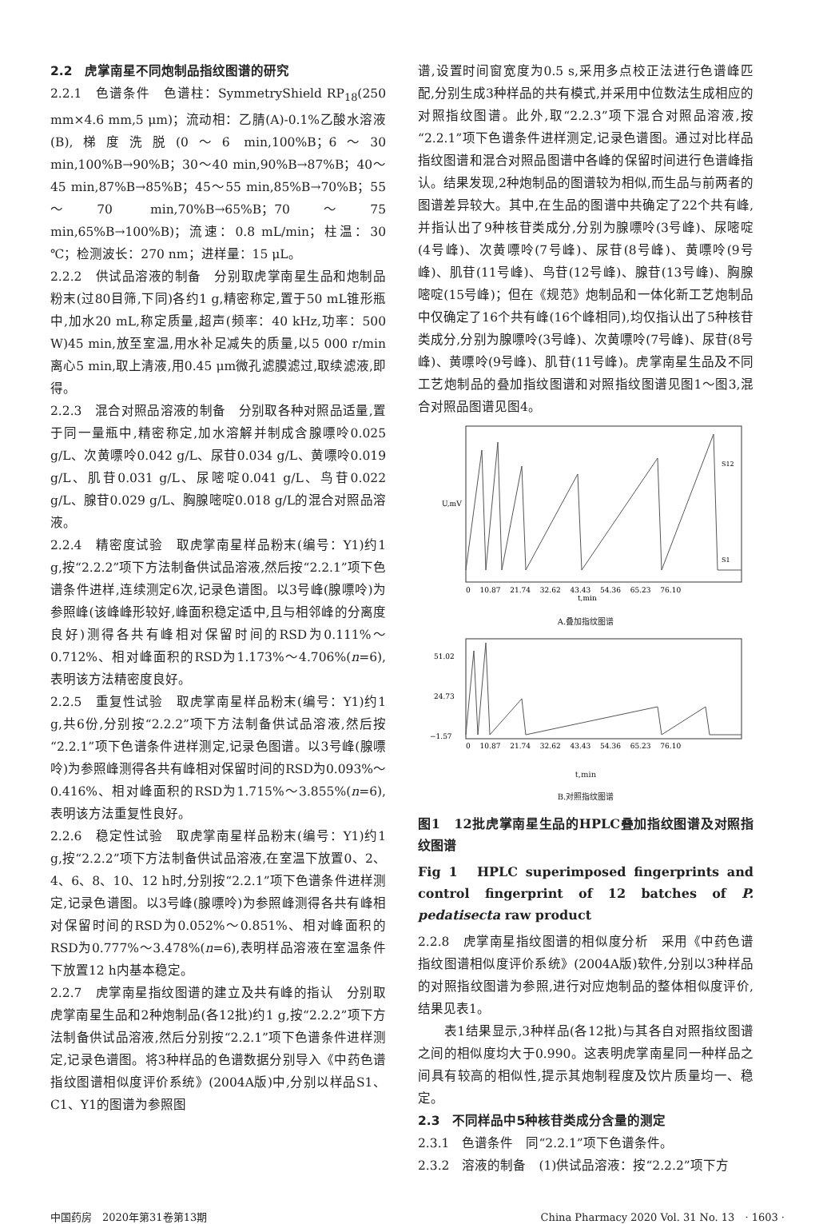2.2　虎掌南星不同炮制品指纹图谱的研究
2.2.1　色谱条件　色谱柱：SymmetryShield RP<sub>18</sub>(250 mm×4.6 mm,5 μm)；流动相：乙腈(A)-0.1%乙酸水溶液(B),梯度洗脱(0～6 min,100%B；6～30 min,100%B→90%B；30～40 min,90%B→87%B；40～45 min,87%B→85%B；45～55 min,85%B→70%B；55～70 min,70%B→65%B；70～75 min,65%B→100%B)；流速：0.8 mL/min；柱温：30 ℃；检测波长：270 nm；进样量：15 μL。
2.2.2　供试品溶液的制备　分别取虎掌南星生品和炮制品粉末(过80目筛,下同)各约1 g,精密称定,置于50 mL锥形瓶中,加水20 mL,称定质量,超声(频率：40 kHz,功率：500 W)45 min,放至室温,用水补足减失的质量,以5 000 r/min离心5 min,取上清液,用0.45 μm微孔滤膜滤过,取续滤液,即得。
2.2.3　混合对照品溶液的制备　分别取各种对照品适量,置于同一量瓶中,精密称定,加水溶解并制成含腺嘌呤0.025 g/L、次黄嘌呤0.042 g/L、尿苷0.034 g/L、黄嘌呤0.019 g/L、肌苷0.031 g/L、尿嘧啶0.041 g/L、鸟苷0.022 g/L、腺苷0.029 g/L、胸腺嘧啶0.018 g/L的混合对照品溶液。
2.2.4　精密度试验　取虎掌南星样品粉末(编号：Y1)约1 g,按“2.2.2”项下方法制备供试品溶液,然后按“2.2.1”项下色谱条件进样,连续测定6次,记录色谱图。以3号峰(腺嘌呤)为参照峰(该峰峰形较好,峰面积稳定适中,且与相邻峰的分离度良好)测得各共有峰相对保留时间的RSD为0.111%～0.712%、相对峰面积的RSD为1.173%～4.706%(n=6),表明该方法精密度良好。
2.2.5　重复性试验　取虎掌南星样品粉末(编号：Y1)约1 g,共6份,分别按“2.2.2”项下方法制备供试品溶液,然后按“2.2.1”项下色谱条件进样测定,记录色图谱。以3号峰(腺嘌呤)为参照峰测得各共有峰相对保留时间的RSD为0.093%～0.416%、相对峰面积的RSD为1.715%～3.855%(n=6),表明该方法重复性良好。
2.2.6　稳定性试验　取虎掌南星样品粉末(编号：Y1)约1 g,按“2.2.2”项下方法制备供试品溶液,在室温下放置0、2、4、6、8、10、12 h时,分别按“2.2.1”项下色谱条件进样测定,记录色谱图。以3号峰(腺嘌呤)为参照峰测得各共有峰相对保留时间的RSD为0.052%～0.851%、相对峰面积的RSD为0.777%～3.478%(n=6),表明样品溶液在室温条件下放置12 h内基本稳定。
2.2.7　虎掌南星指纹图谱的建立及共有峰的指认　分别取虎掌南星生品和2种炮制品(各12批)约1 g,按“2.2.2”项下方法制备供试品溶液,然后分别按“2.2.1”项下色谱条件进样测定,记录色谱图。将3种样品的色谱数据分别导入《中药色谱指纹图谱相似度评价系统》(2004A版)中,分别以样品S1、C1、Y1的图谱为参照图
谱,设置时间窗宽度为0.5 s,采用多点校正法进行色谱峰匹配,分别生成3种样品的共有模式,并采用中位数法生成相应的对照指纹图谱。此外,取“2.2.3”项下混合对照品溶液,按“2.2.1”项下色谱条件进样测定,记录色谱图。通过对比样品指纹图谱和混合对照品图谱中各峰的保留时间进行色谱峰指认。结果发现,2种炮制品的图谱较为相似,而生品与前两者的图谱差异较大。其中,在生品的图谱中共确定了22个共有峰,并指认出了9种核苷类成分,分别为腺嘌呤(3号峰)、尿嘧啶(4号峰)、次黄嘌呤(7号峰)、尿苷(8号峰)、黄嘌呤(9号峰)、肌苷(11号峰)、鸟苷(12号峰)、腺苷(13号峰)、胸腺嘧啶(15号峰)；但在《规范》炮制品和一体化新工艺炮制品中仅确定了16个共有峰(16个峰相同),均仅指认出了5种核苷类成分,分别为腺嘌呤(3号峰)、次黄嘌呤(7号峰)、尿苷(8号峰)、黄嘌呤(9号峰)、肌苷(11号峰)。虎掌南星生品及不同工艺炮制品的叠加指纹图谱和对照指纹图谱见图1～图3,混合对照品图谱见图4。
S12
S1
0　 10.87　 21.74　 32.62　 43.43　 54.36　 65.23　 76.10
t,min
U,mV
A.叠加指纹图谱
51.02
24.73
−1.57
0　 10.87　 21.74　 32.62　 43.43　 54.36　 65.23　 76.10
t,min
B.对照指纹图谱
图1　12批虎掌南星生品的HPLC叠加指纹图谱及对照指纹图谱
Fig 1　HPLC superimposed fingerprints and control fingerprint of 12 batches of P. pedatisecta raw product
2.2.8　虎掌南星指纹图谱的相似度分析　采用《中药色谱指纹图谱相似度评价系统》(2004A版)软件,分别以3种样品的对照指纹图谱为参照,进行对应炮制品的整体相似度评价,结果见表1。
　　表1结果显示,3种样品(各12批)与其各自对照指纹图谱之间的相似度均大于0.990。这表明虎掌南星同一种样品之间具有较高的相似性,提示其炮制程度及饮片质量均一、稳定。
2.3　不同样品中5种核苷类成分含量的测定
2.3.1　色谱条件　同“2.2.1”项下色谱条件。
2.3.2　溶液的制备　(1)供试品溶液：按“2.2.2”项下方
中国药房　2020年第31卷第13期 China Pharmacy 2020 Vol. 31 No. 13　· 1603 ·